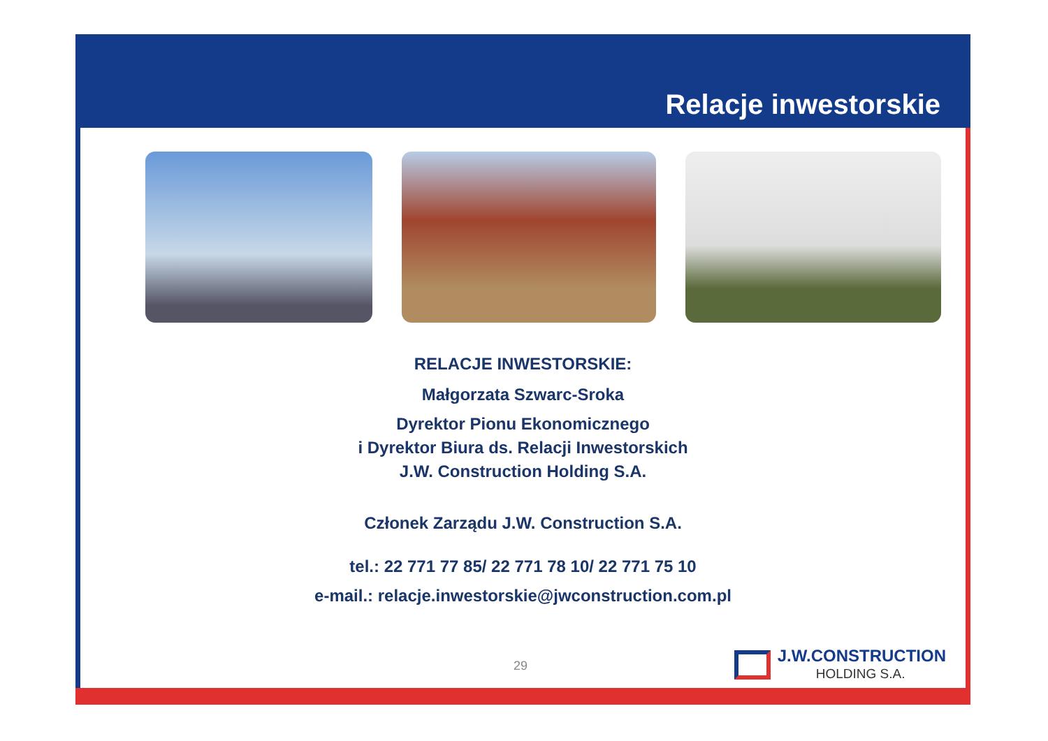Relacje inwestorskie
RELACJE INWESTORSKIE:
Małgorzata Szwarc-Sroka
Dyrektor Pionu Ekonomicznego
i Dyrektor Biura ds. Relacji Inwestorskich
J.W. Construction Holding S.A.
Członek Zarządu J.W. Construction S.A.
tel.: 22 771 77 85/ 22 771 78 10/ 22 771 75 10
e-mail.: relacje.inwestorskie@jwconstruction.com.pl
29
J.W.CONSTRUCTION
HOLDING S.A.